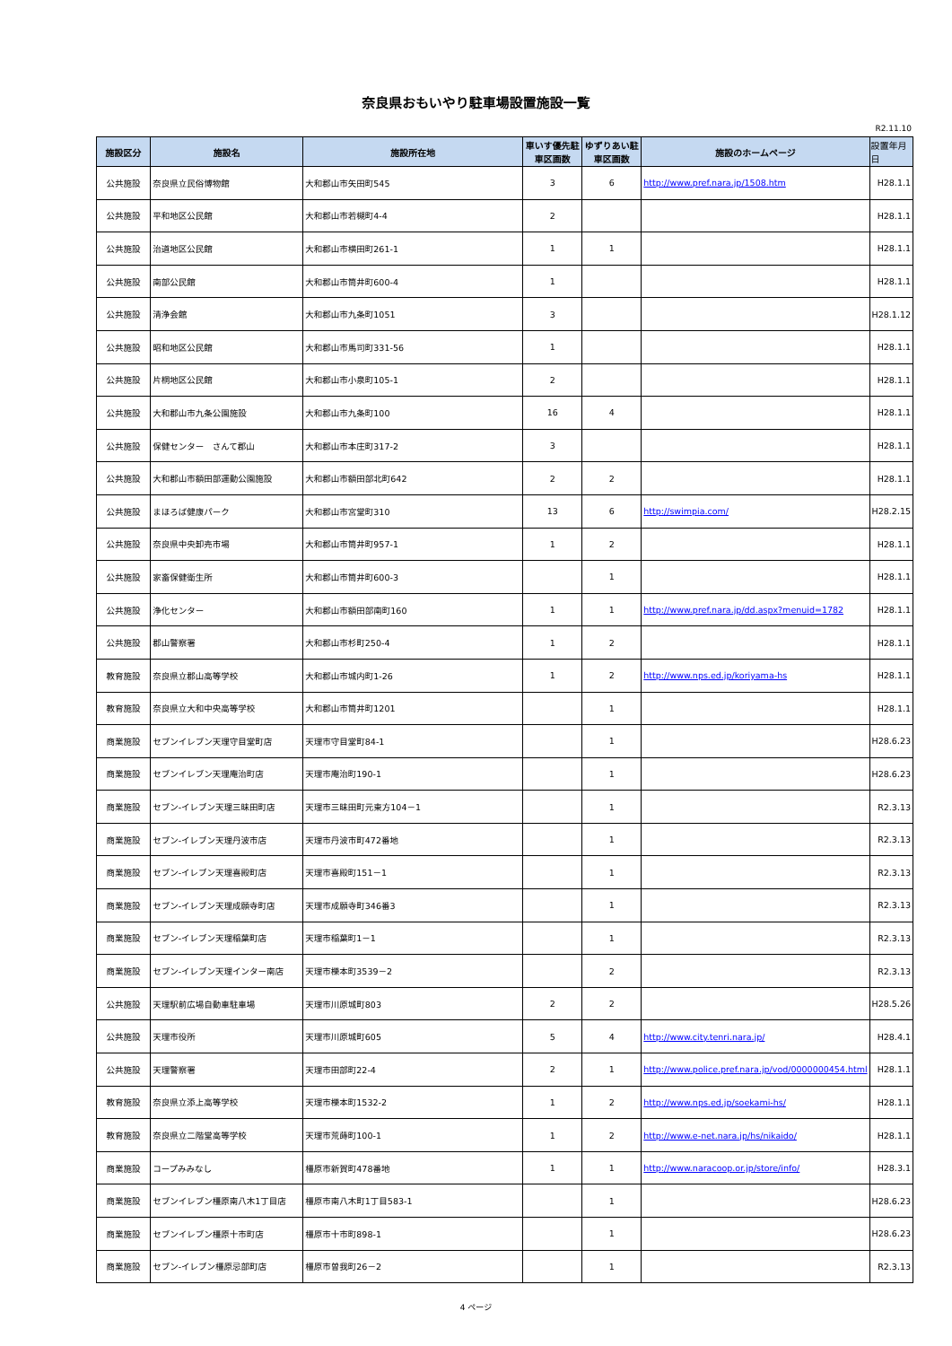奈良県おもいやり駐車場設置施設一覧
R2.11.10
| 施設区分 | 施設名 | 施設所在地 | 車いす優先駐車区画数 | ゆずりあい駐車区画数 | 施設のホームページ | 設置年月日 |
| --- | --- | --- | --- | --- | --- | --- |
| 公共施設 | 奈良県立民俗博物館 | 大和郡山市矢田町545 | 3 | 6 | http://www.pref.nara.jp/1508.htm | H28.1.1 |
| 公共施設 | 平和地区公民館 | 大和郡山市若槻町4-4 | 2 | | | H28.1.1 |
| 公共施設 | 治道地区公民館 | 大和郡山市横田町261-1 | 1 | 1 | | H28.1.1 |
| 公共施設 | 南部公民館 | 大和郡山市筒井町600-4 | 1 | | | H28.1.1 |
| 公共施設 | 清浄会館 | 大和郡山市九条町1051 | 3 | | | H28.1.12 |
| 公共施設 | 昭和地区公民館 | 大和郡山市馬司町331-56 | 1 | | | H28.1.1 |
| 公共施設 | 片桐地区公民館 | 大和郡山市小泉町105-1 | 2 | | | H28.1.1 |
| 公共施設 | 大和郡山市九条公園施設 | 大和郡山市九条町100 | 16 | 4 | | H28.1.1 |
| 公共施設 | 保健センター さんて郡山 | 大和郡山市本庄町317-2 | 3 | | | H28.1.1 |
| 公共施設 | 大和郡山市額田部運動公園施設 | 大和郡山市額田部北町642 | 2 | 2 | | H28.1.1 |
| 公共施設 | まほろば健康パーク | 大和郡山市宮堂町310 | 13 | 6 | http://swimpia.com/ | H28.2.15 |
| 公共施設 | 奈良県中央卸売市場 | 大和郡山市筒井町957-1 | 1 | 2 | | H28.1.1 |
| 公共施設 | 家畜保健衛生所 | 大和郡山市筒井町600-3 | | 1 | | H28.1.1 |
| 公共施設 | 浄化センター | 大和郡山市額田部南町160 | 1 | 1 | http://www.pref.nara.jp/dd.aspx?menuid=1782 | H28.1.1 |
| 公共施設 | 郡山警察署 | 大和郡山市杉町250-4 | 1 | 2 | | H28.1.1 |
| 教育施設 | 奈良県立郡山高等学校 | 大和郡山市城内町1-26 | 1 | 2 | http://www.nps.ed.jp/koriyama-hs | H28.1.1 |
| 教育施設 | 奈良県立大和中央高等学校 | 大和郡山市筒井町1201 | | 1 | | H28.1.1 |
| 商業施設 | セブンイレブン天理守目堂町店 | 天理市守目堂町84-1 | | 1 | | H28.6.23 |
| 商業施設 | セブンイレブン天理庵治町店 | 天理市庵治町190-1 | | 1 | | H28.6.23 |
| 商業施設 | セブン-イレブン天理三昧田町店 | 天理市三昧田町元東方104－1 | | 1 | | R2.3.13 |
| 商業施設 | セブン-イレブン天理丹波市店 | 天理市丹波市町472番地 | | 1 | | R2.3.13 |
| 商業施設 | セブン-イレブン天理喜殿町店 | 天理市喜殿町151－1 | | 1 | | R2.3.13 |
| 商業施設 | セブン-イレブン天理成願寺町店 | 天理市成願寺町346番3 | | 1 | | R2.3.13 |
| 商業施設 | セブン-イレブン天理稲葉町店 | 天理市稲葉町1－1 | | 1 | | R2.3.13 |
| 商業施設 | セブン-イレブン天理インター南店 | 天理市櫟本町3539－2 | | 2 | | R2.3.13 |
| 公共施設 | 天理駅前広場自動車駐車場 | 天理市川原城町803 | 2 | 2 | | H28.5.26 |
| 公共施設 | 天理市役所 | 天理市川原城町605 | 5 | 4 | http://www.city.tenri.nara.jp/ | H28.4.1 |
| 公共施設 | 天理警察署 | 天理市田部町22-4 | 2 | 1 | http://www.police.pref.nara.jp/vod/0000000454.html | H28.1.1 |
| 教育施設 | 奈良県立添上高等学校 | 天理市櫟本町1532-2 | 1 | 2 | http://www.nps.ed.jp/soekami-hs/ | H28.1.1 |
| 教育施設 | 奈良県立二階堂高等学校 | 天理市荒蒔町100-1 | 1 | 2 | http://www.e-net.nara.jp/hs/nikaido/ | H28.1.1 |
| 商業施設 | コープみみなし | 橿原市新賀町478番地 | 1 | 1 | http://www.naracoop.or.jp/store/info/ | H28.3.1 |
| 商業施設 | セブンイレブン橿原南八木1丁目店 | 橿原市南八木町1丁目583-1 | | 1 | | H28.6.23 |
| 商業施設 | セブンイレブン橿原十市町店 | 橿原市十市町898-1 | | 1 | | H28.6.23 |
| 商業施設 | セブン-イレブン橿原忌部町店 | 橿原市曽我町26－2 | | 1 | | R2.3.13 |
4 ページ